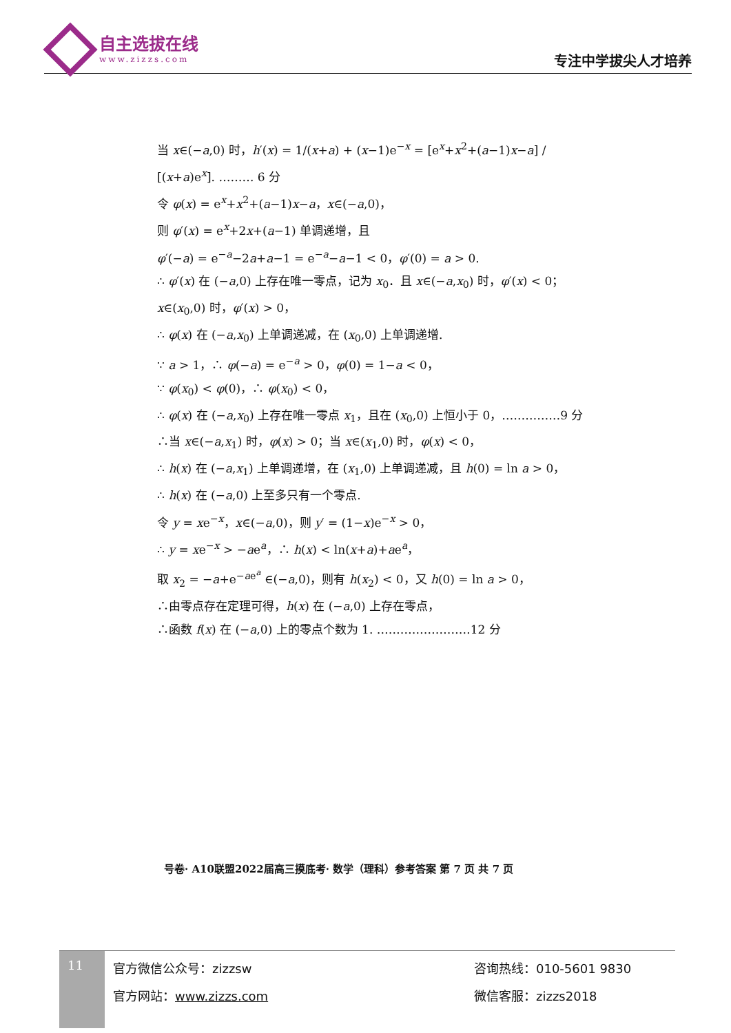自主选拔在线
www.zizzs.com
专注中学拔尖人才培养
当 x∈(−a,0) 时，h′(x) = 1/(x+a) + (x−1)e<sup>−x</sup> = [e<sup>x</sup>+x<sup>2</sup>+(a−1)x−a] / [(x+a)e<sup>x</sup>]. ……… 6 分
令 φ(x) = e<sup>x</sup>+x<sup>2</sup>+(a−1)x−a，x∈(−a,0)，
则 φ′(x) = e<sup>x</sup>+2x+(a−1) 单调递增，且
φ′(−a) = e<sup>−a</sup>−2a+a−1 = e<sup>−a</sup>−a−1 < 0，φ′(0) = a > 0.
∴ φ′(x) 在 (−a,0) 上存在唯一零点，记为 x<sub>0</sub>．且 x∈(−a,x<sub>0</sub>) 时，φ′(x) < 0；
x∈(x<sub>0</sub>,0) 时，φ′(x) > 0，
∴ φ(x) 在 (−a,x<sub>0</sub>) 上单调递减，在 (x<sub>0</sub>,0) 上单调递增.
∵ a > 1，∴ φ(−a) = e<sup>−a</sup> > 0，φ(0) = 1−a < 0，
∵ φ(x<sub>0</sub>) < φ(0)，∴ φ(x<sub>0</sub>) < 0，
∴ φ(x) 在 (−a,x<sub>0</sub>) 上存在唯一零点 x<sub>1</sub>，且在 (x<sub>0</sub>,0) 上恒小于 0，……………9 分
∴当 x∈(−a,x<sub>1</sub>) 时，φ(x) > 0；当 x∈(x<sub>1</sub>,0) 时，φ(x) < 0，
∴ h(x) 在 (−a,x<sub>1</sub>) 上单调递增，在 (x<sub>1</sub>,0) 上单调递减，且 h(0) = ln a > 0，
∴ h(x) 在 (−a,0) 上至多只有一个零点.
令 y = xe<sup>−x</sup>，x∈(−a,0)，则 y′ = (1−x)e<sup>−x</sup> > 0，
∴ y = xe<sup>−x</sup> > −ae<sup>a</sup>，∴ h(x) < ln(x+a)+ae<sup>a</sup>，
取 x<sub>2</sub> = −a+e<sup>−ae<sup>a</sup></sup> ∈(−a,0)，则有 h(x<sub>2</sub>) < 0，又 h(0) = ln a > 0，
∴由零点存在定理可得，h(x) 在 (−a,0) 上存在零点，
∴函数 f(x) 在 (−a,0) 上的零点个数为 1. ……………………12 分
号卷· A10联盟2022届高三摸底考· 数学（理科）参考答案 第 7 页 共 7 页
11
官方微信公众号：zizzsw
官方网站：www.zizzs.com
咨询热线：010-5601 9830
微信客服：zizzs2018